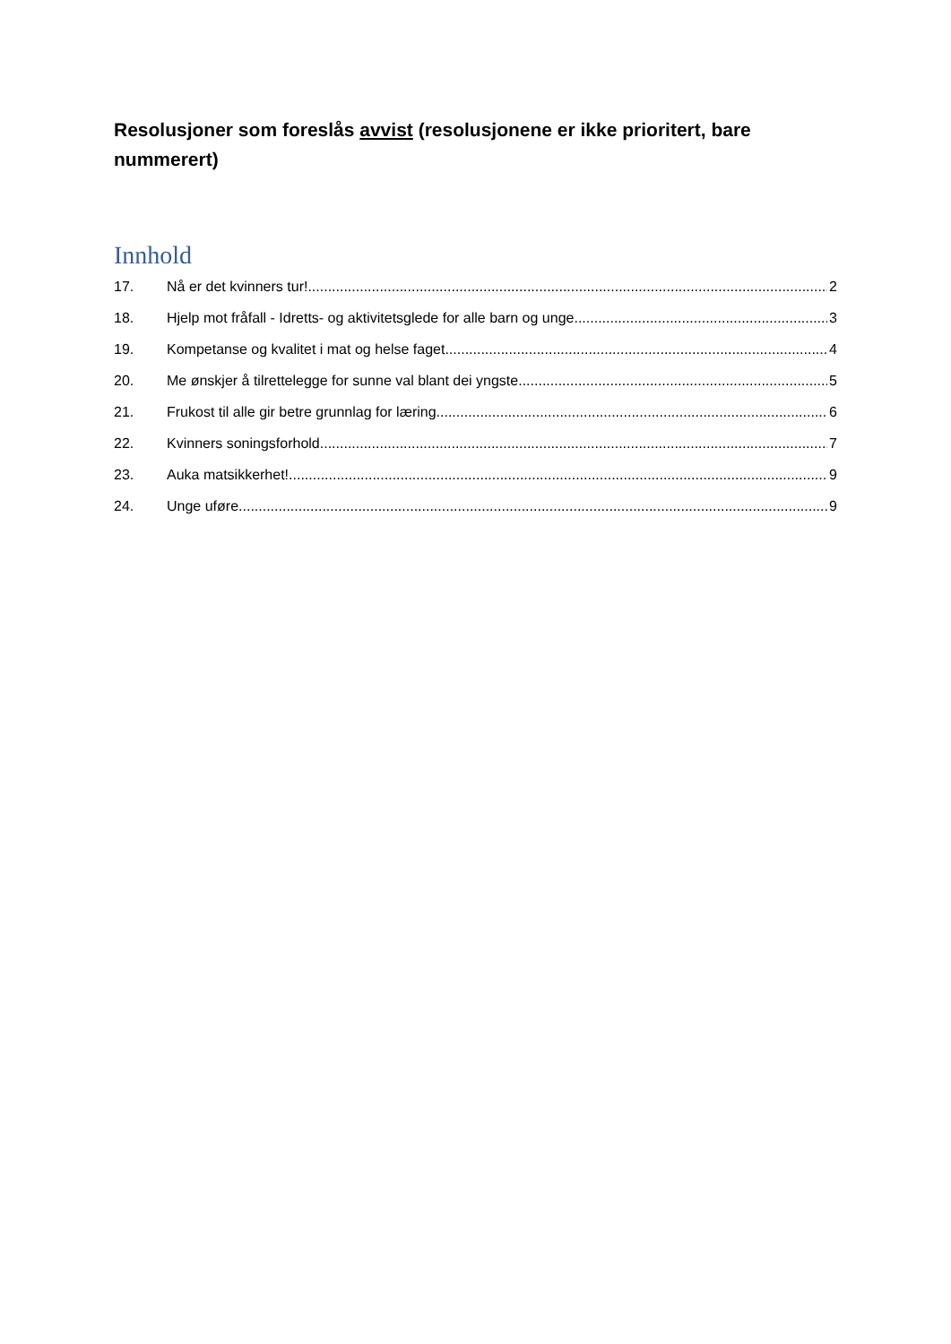Resolusjoner som foreslås avvist (resolusjonene er ikke prioritert, bare nummerert)
Innhold
17. Nå er det kvinners tur! 2
18. Hjelp mot fråfall - Idretts- og aktivitetsglede for alle barn og unge 3
19. Kompetanse og kvalitet i mat og helse faget. 4
20. Me ønskjer å tilrettelegge for sunne val blant dei yngste 5
21. Frukost til alle gir betre grunnlag for læring 6
22. Kvinners soningsforhold 7
23. Auka matsikkerhet! 9
24. Unge uføre 9